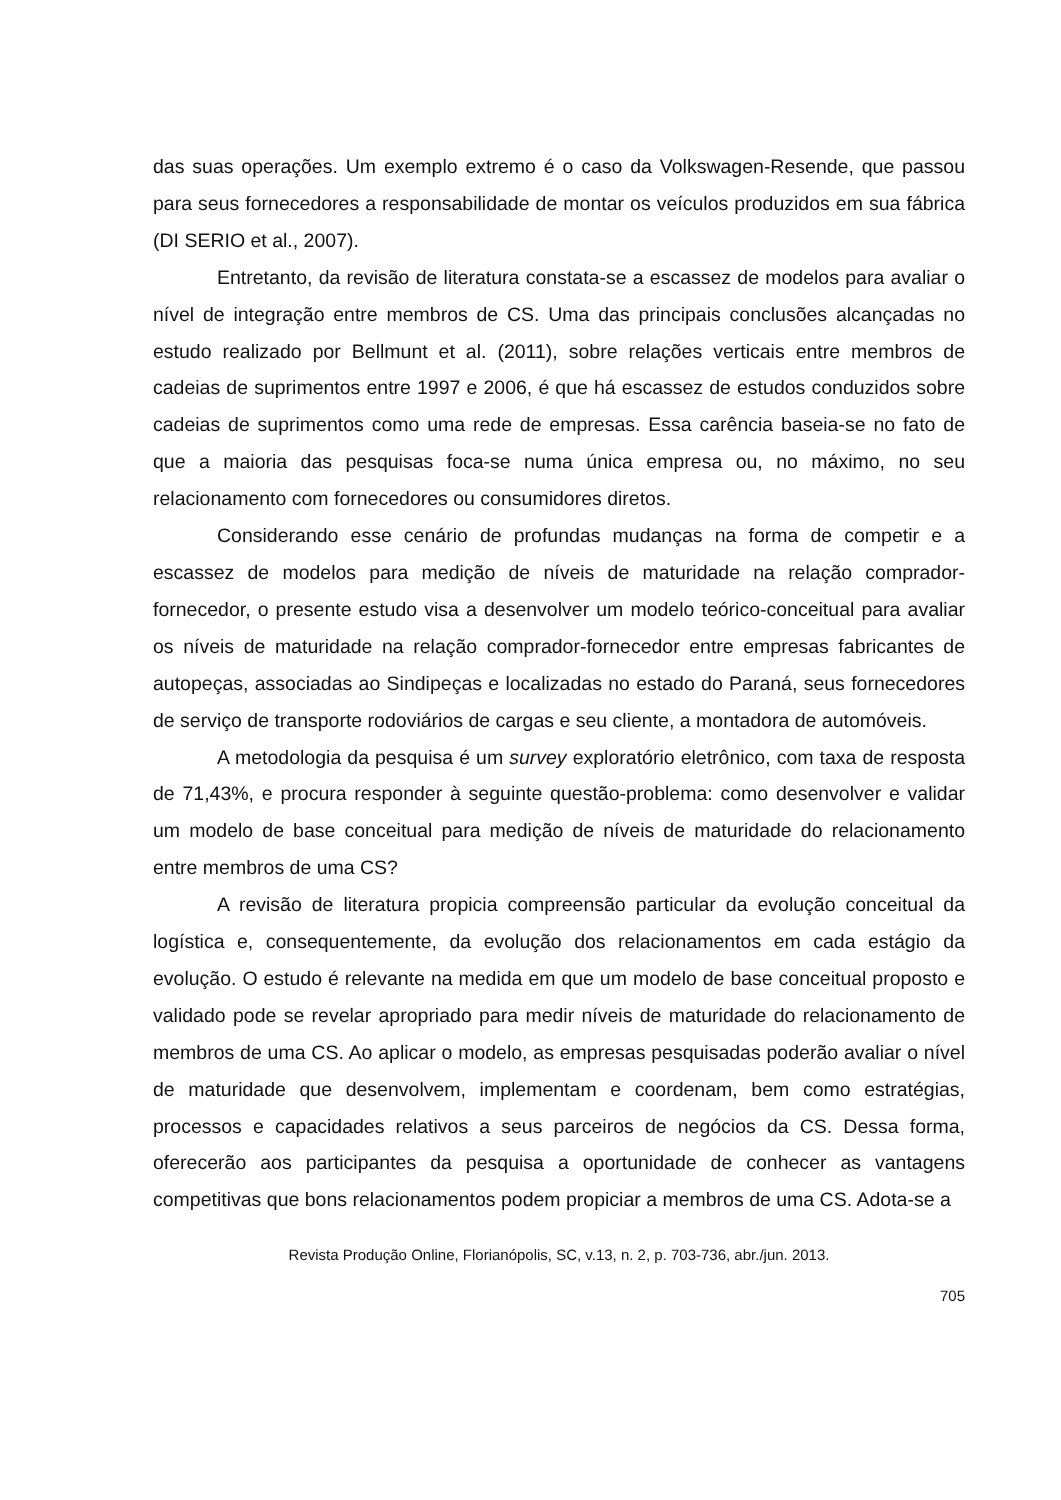das suas operações. Um exemplo extremo é o caso da Volkswagen-Resende, que passou para seus fornecedores a responsabilidade de montar os veículos produzidos em sua fábrica (DI SERIO et al., 2007).
Entretanto, da revisão de literatura constata-se a escassez de modelos para avaliar o nível de integração entre membros de CS. Uma das principais conclusões alcançadas no estudo realizado por Bellmunt et al. (2011), sobre relações verticais entre membros de cadeias de suprimentos entre 1997 e 2006, é que há escassez de estudos conduzidos sobre cadeias de suprimentos como uma rede de empresas. Essa carência baseia-se no fato de que a maioria das pesquisas foca-se numa única empresa ou, no máximo, no seu relacionamento com fornecedores ou consumidores diretos.
Considerando esse cenário de profundas mudanças na forma de competir e a escassez de modelos para medição de níveis de maturidade na relação comprador-fornecedor, o presente estudo visa a desenvolver um modelo teórico-conceitual para avaliar os níveis de maturidade na relação comprador-fornecedor entre empresas fabricantes de autopeças, associadas ao Sindipeças e localizadas no estado do Paraná, seus fornecedores de serviço de transporte rodoviários de cargas e seu cliente, a montadora de automóveis.
A metodologia da pesquisa é um survey exploratório eletrônico, com taxa de resposta de 71,43%, e procura responder à seguinte questão-problema: como desenvolver e validar um modelo de base conceitual para medição de níveis de maturidade do relacionamento entre membros de uma CS?
A revisão de literatura propicia compreensão particular da evolução conceitual da logística e, consequentemente, da evolução dos relacionamentos em cada estágio da evolução. O estudo é relevante na medida em que um modelo de base conceitual proposto e validado pode se revelar apropriado para medir níveis de maturidade do relacionamento de membros de uma CS. Ao aplicar o modelo, as empresas pesquisadas poderão avaliar o nível de maturidade que desenvolvem, implementam e coordenam, bem como estratégias, processos e capacidades relativos a seus parceiros de negócios da CS. Dessa forma, oferecerão aos participantes da pesquisa a oportunidade de conhecer as vantagens competitivas que bons relacionamentos podem propiciar a membros de uma CS. Adota-se a
Revista Produção Online, Florianópolis, SC, v.13, n. 2, p. 703-736, abr./jun. 2013.
705